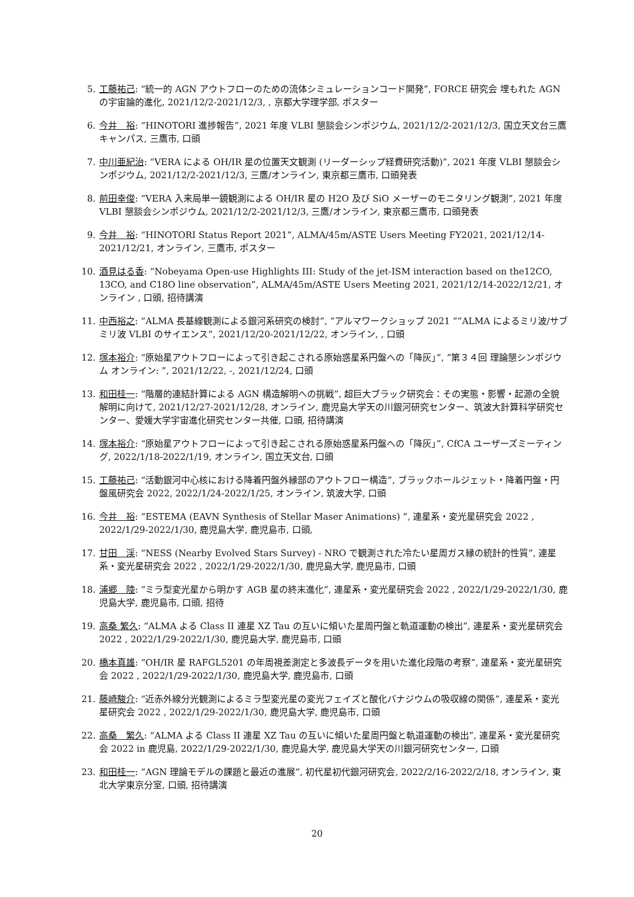5. 工藤祐己: “統一的 AGN アウトフローのための流体シミュレーションコード開発”, FORCE 研究会 埋もれた AGN の宇宙論的進化, 2021/12/2-2021/12/3, , 京都大学理学部, ポスター
6. 今井　裕: “HINOTORI 進捗報告”, 2021 年度 VLBI 懇談会シンポジウム, 2021/12/2-2021/12/3, 国立天文台三鷹キャンパス, 三鷹市, 口頭
7. 中川亜紀治: “VERA による OH/IR 星の位置天文観測 (リーダーシップ経費研究活動)”, 2021 年度 VLBI 懇談会シンポジウム, 2021/12/2-2021/12/3, 三鷹/オンライン, 東京都三鷹市, 口頭発表
8. 前田幸俊: “VERA 入来局単一鏡観測による OH/IR 星の H2O 及び SiO メーザーのモニタリング観測”, 2021 年度 VLBI 懇談会シンポジウム, 2021/12/2-2021/12/3, 三鷹/オンライン, 東京都三鷹市, 口頭発表
9. 今井　裕: “HINOTORI Status Report 2021”, ALMA/45m/ASTE Users Meeting FY2021, 2021/12/14-2021/12/21, オンライン, 三鷹市, ポスター
10. 酒見はる香: “Nobeyama Open-use Highlights III: Study of the jet-ISM interaction based on the12CO, 13CO, and C18O line observation”, ALMA/45m/ASTE Users Meeting 2021, 2021/12/14-2022/12/21, オンライン , 口頭, 招待講演
11. 中西裕之: “ALMA 長基線観測による銀河系研究の検討”, ”アルマワークショップ 2021 ””ALMA によるミリ波/サブミリ波 VLBI のサイエンス”, 2021/12/20-2021/12/22, オンライン, , 口頭
12. 塚本裕介: “原始星アウトフローによって引き起こされる原始惑星系円盤への「降灰」”, ”第３４回 理論懇シンポジウム オンライン: ”, 2021/12/22, -, 2021/12/24, 口頭
13. 和田桂一: “階層的連結計算による AGN 構造解明への挑戦”, 超巨大ブラック研究会：その実態・影響・起源の全貌解明に向けて, 2021/12/27-2021/12/28, オンライン, 鹿児島大学天の川銀河研究センター、筑波大計算科学研究センター、愛媛大学宇宙進化研究センター共催, 口頭, 招待講演
14. 塚本裕介: “原始星アウトフローによって引き起こされる原始惑星系円盤への「降灰」”, CfCA ユーザーズミーティング, 2022/1/18-2022/1/19, オンライン, 国立天文台, 口頭
15. 工藤祐己: “活動銀河中心核における降着円盤外縁部のアウトフロー構造”, ブラックホールジェット・降着円盤・円盤風研究会 2022, 2022/1/24-2022/1/25, オンライン, 筑波大学, 口頭
16. 今井　裕: “ESTEMA (EAVN Synthesis of Stellar Maser Animations) ”, 連星系・変光星研究会 2022 ,　2022/1/29-2022/1/30, 鹿児島大学, 鹿児島市, 口頭,
17. 甘田　渓: “NESS (Nearby Evolved Stars Survey) - NRO で観測された冷たい星周ガス縁の統計的性質”, 連星系・変光星研究会 2022 , 2022/1/29-2022/1/30, 鹿児島大学, 鹿児島市, 口頭
18. 浦郷　陸: “ミラ型変光星から明かす AGB 星の終末進化”, 連星系・変光星研究会 2022 , 2022/1/29-2022/1/30, 鹿児島大学, 鹿児島市, 口頭, 招待
19. 高桑 繁久: “ALMA よる Class II 連星 XZ Tau の互いに傾いた星周円盤と軌道運動の検出”, 連星系・変光星研究会 2022 , 2022/1/29-2022/1/30, 鹿児島大学, 鹿児島市, 口頭
20. 橋本真雄: “OH/IR 星 RAFGL5201 の年周視差測定と多波長データを用いた進化段階の考察”, 連星系・変光星研究会 2022 , 2022/1/29-2022/1/30, 鹿児島大学, 鹿児島市, 口頭
21. 藤崎駿介: “近赤外線分光観測によるミラ型変光星の変光フェイズと酸化バナジウムの吸収線の関係”, 連星系・変光星研究会 2022 , 2022/1/29-2022/1/30, 鹿児島大学, 鹿児島市, 口頭
22. 高桑　繁久: “ALMA よる Class II 連星 XZ Tau の互いに傾いた星周円盤と軌道運動の検出”, 連星系・変光星研究会 2022 in 鹿児島, 2022/1/29-2022/1/30, 鹿児島大学, 鹿児島大学天の川銀河研究センター, 口頭
23. 和田桂一: “AGN 理論モデルの課題と最近の進展”, 初代星初代銀河研究会, 2022/2/16-2022/2/18, オンライン, 東北大学東京分室, 口頭, 招待講演
20